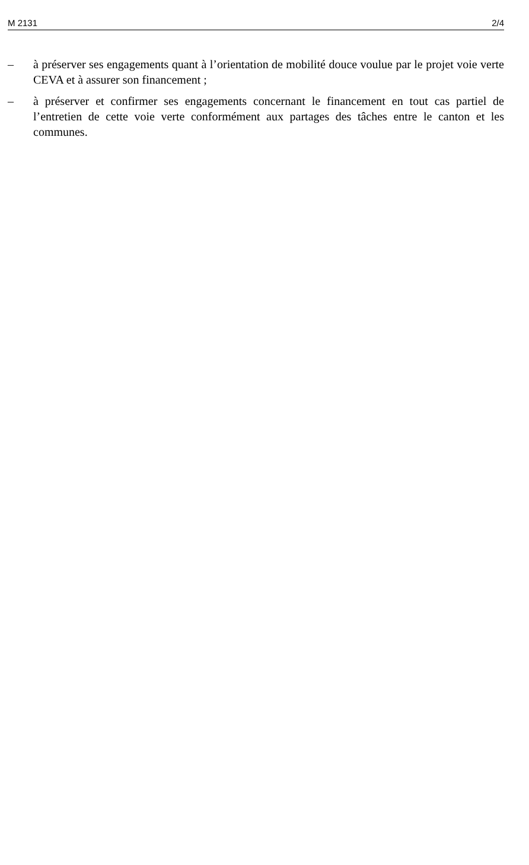M 2131 2/4
– à préserver ses engagements quant à l’orientation de mobilité douce voulue par le projet voie verte CEVA et à assurer son financement ;
– à préserver et confirmer ses engagements concernant le financement en tout cas partiel de l’entretien de cette voie verte conformément aux partages des tâches entre le canton et les communes.